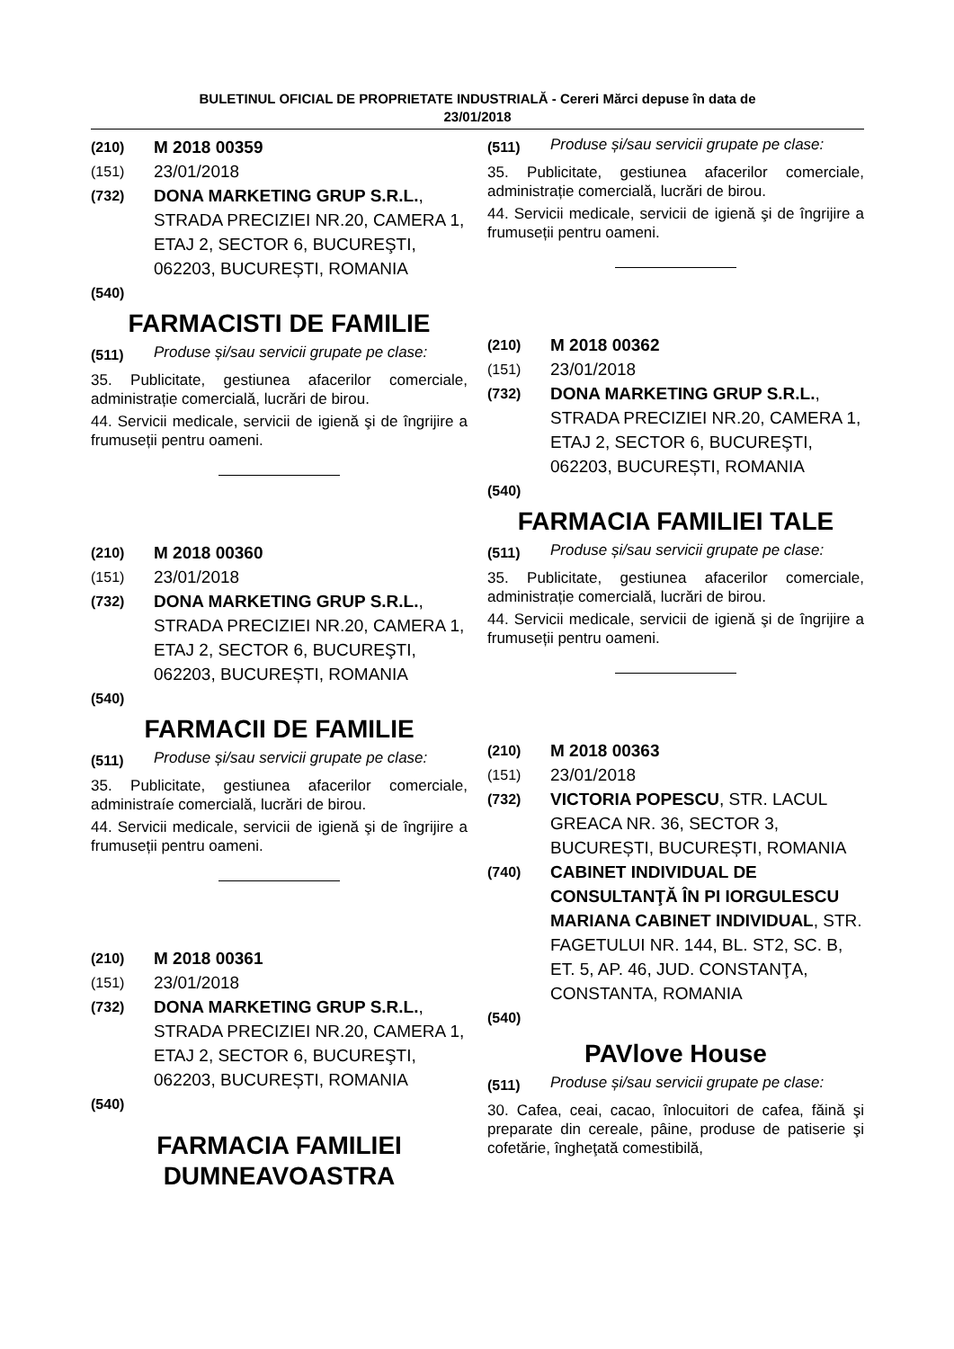BULETINUL OFICIAL DE PROPRIETATE INDUSTRIALĂ - Cereri Mărci depuse în data de
23/01/2018
(210) M 2018 00359
(151) 23/01/2018
(732) DONA MARKETING GRUP S.R.L., STRADA PRECIZIEI NR.20, CAMERA 1, ETAJ 2, SECTOR 6, BUCUREŞTI, 062203, BUCUREȘTI, ROMANIA
(540)
FARMACISTI DE FAMILIE
(511) Produse și/sau servicii grupate pe clase:
35. Publicitate, gestiunea afacerilor comerciale, administrație comercială, lucrări de birou.
44. Servicii medicale, servicii de igienă şi de îngrijire a frumuseții pentru oameni.
(210) M 2018 00360
(151) 23/01/2018
(732) DONA MARKETING GRUP S.R.L., STRADA PRECIZIEI NR.20, CAMERA 1, ETAJ 2, SECTOR 6, BUCUREŞTI, 062203, BUCUREȘTI, ROMANIA
(540)
FARMACII DE FAMILIE
(511) Produse și/sau servicii grupate pe clase:
35. Publicitate, gestiunea afacerilor comerciale, administraíe comercială, lucrări de birou.
44. Servicii medicale, servicii de igienă şi de îngrijire a frumuseții pentru oameni.
(210) M 2018 00361
(151) 23/01/2018
(732) DONA MARKETING GRUP S.R.L., STRADA PRECIZIEI NR.20, CAMERA 1, ETAJ 2, SECTOR 6, BUCUREŞTI, 062203, BUCUREȘTI, ROMANIA
(540)
FARMACIA FAMILIEI
DUMNEAVOASTRA
(511) Produse și/sau servicii grupate pe clase:
35. Publicitate, gestiunea afacerilor comerciale, administrație comercială, lucrări de birou.
44. Servicii medicale, servicii de igienă şi de îngrijire a frumuseții pentru oameni.
(210) M 2018 00362
(151) 23/01/2018
(732) DONA MARKETING GRUP S.R.L., STRADA PRECIZIEI NR.20, CAMERA 1, ETAJ 2, SECTOR 6, BUCUREŞTI, 062203, BUCUREȘTI, ROMANIA
(540)
FARMACIA FAMILIEI TALE
(511) Produse și/sau servicii grupate pe clase:
35. Publicitate, gestiunea afacerilor comerciale, administrație comercială, lucrări de birou.
44. Servicii medicale, servicii de igienă şi de îngrijire a frumuseții pentru oameni.
(210) M 2018 00363
(151) 23/01/2018
(732) VICTORIA POPESCU, STR. LACUL GREACA NR. 36, SECTOR 3, BUCUREȘTI, BUCUREȘTI, ROMANIA
(740) CABINET INDIVIDUAL DE CONSULTANŢĂ ÎN PI IORGULESCU MARIANA CABINET INDIVIDUAL, STR. FAGETULUI NR. 144, BL. ST2, SC. B, ET. 5, AP. 46, JUD. CONSTANŢA, CONSTANTA, ROMANIA
(540)
PAVlove House
(511) Produse și/sau servicii grupate pe clase:
30. Cafea, ceai, cacao, înlocuitori de cafea, făină şi preparate din cereale, pâine, produse de patiserie şi cofetărie, îngheţată comestibilă,